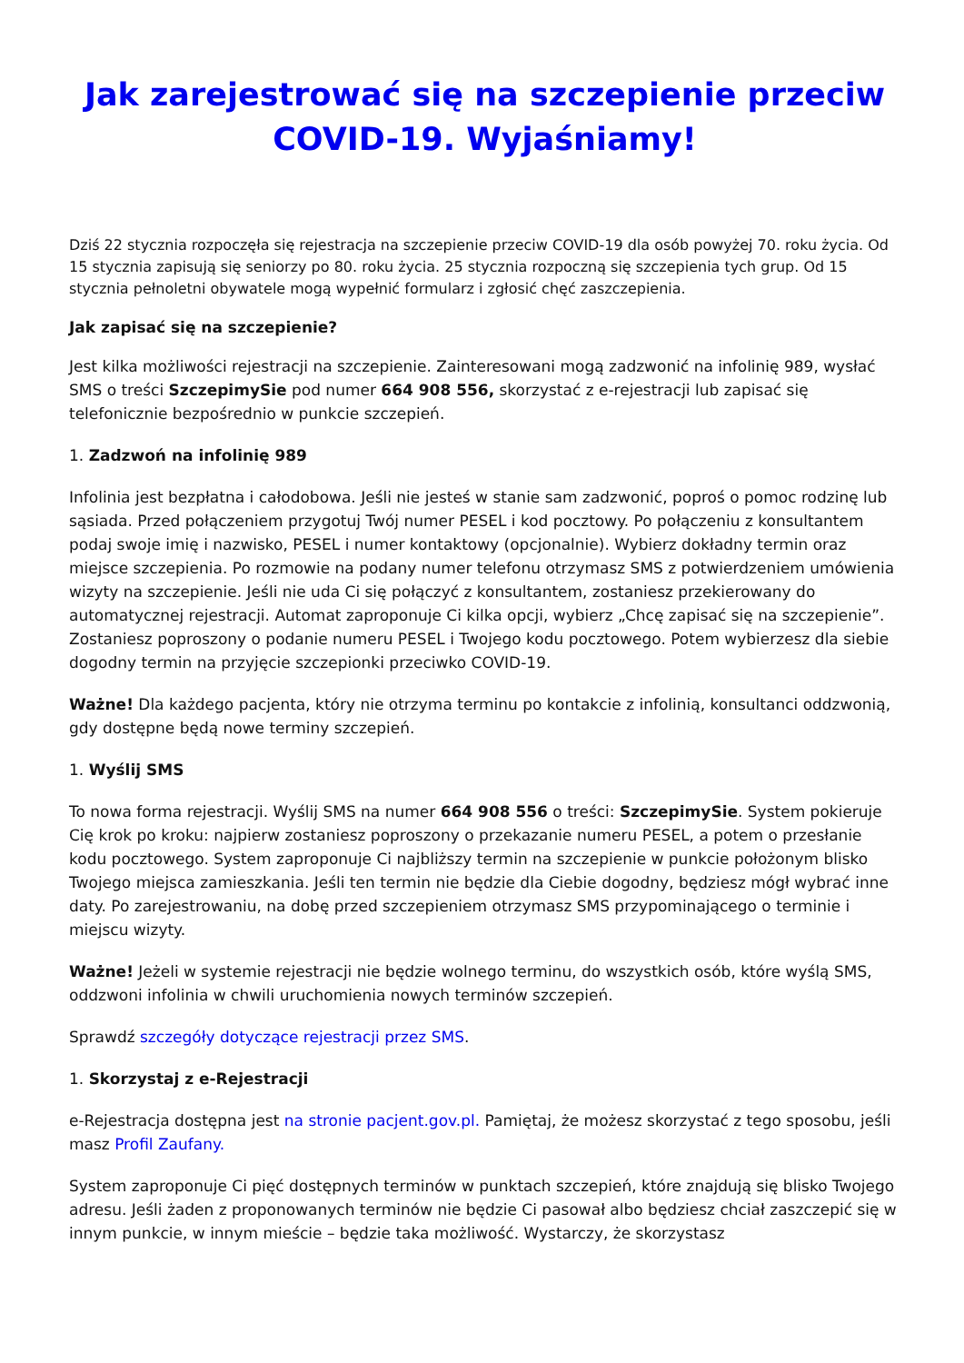Jak zarejestrować się na szczepienie przeciw COVID-19. Wyjaśniamy!
Dziś 22 stycznia rozpoczęła się rejestracja na szczepienie przeciw COVID-19 dla osób powyżej 70. roku życia. Od 15 stycznia zapisują się seniorzy po 80. roku życia. 25 stycznia rozpoczną się szczepienia tych grup. Od 15 stycznia pełnoletni obywatele mogą wypełnić formularz i zgłosić chęć zaszczepienia.
Jak zapisać się na szczepienie?
Jest kilka możliwości rejestracji na szczepienie. Zainteresowani mogą zadzwonić na infolinię 989, wysłać SMS o treści SzczepimySie pod numer 664 908 556, skorzystać z e-rejestracji lub zapisać się telefonicznie bezpośrednio w punkcie szczepień.
1. Zadzwoń na infolinię 989
Infolinia jest bezpłatna i całodobowa. Jeśli nie jesteś w stanie sam zadzwonić, poproś o pomoc rodzinę lub sąsiada. Przed połączeniem przygotuj Twój numer PESEL i kod pocztowy. Po połączeniu z konsultantem podaj swoje imię i nazwisko, PESEL i numer kontaktowy (opcjonalnie). Wybierz dokładny termin oraz miejsce szczepienia. Po rozmowie na podany numer telefonu otrzymasz SMS z potwierdzeniem umówienia wizyty na szczepienie. Jeśli nie uda Ci się połączyć z konsultantem, zostaniesz przekierowany do automatycznej rejestracji. Automat zaproponuje Ci kilka opcji, wybierz „Chcę zapisać się na szczepienie”. Zostaniesz poproszony o podanie numeru PESEL i Twojego kodu pocztowego. Potem wybierzesz dla siebie dogodny termin na przyjęcie szczepionki przeciwko COVID-19.
Ważne! Dla każdego pacjenta, który nie otrzyma terminu po kontakcie z infolinią, konsultanci oddzwonią, gdy dostępne będą nowe terminy szczepień.
1. Wyślij SMS
To nowa forma rejestracji. Wyślij SMS na numer 664 908 556 o treści: SzczepimySie. System pokieruje Cię krok po kroku: najpierw zostaniesz poproszony o przekazanie numeru PESEL, a potem o przesłanie kodu pocztowego. System zaproponuje Ci najbliższy termin na szczepienie w punkcie położonym blisko Twojego miejsca zamieszkania. Jeśli ten termin nie będzie dla Ciebie dogodny, będziesz mógł wybrać inne daty. Po zarejestrowaniu, na dobę przed szczepieniem otrzymasz SMS przypominającego o terminie i miejscu wizyty.
Ważne! Jeżeli w systemie rejestracji nie będzie wolnego terminu, do wszystkich osób, które wyślą SMS, oddzwoni infolinia w chwili uruchomienia nowych terminów szczepień.
Sprawdź szczegóły dotyczące rejestracji przez SMS.
1. Skorzystaj z e-Rejestracji
e-Rejestracja dostępna jest na stronie pacjent.gov.pl. Pamiętaj, że możesz skorzystać z tego sposobu, jeśli masz Profil Zaufany.
System zaproponuje Ci pięć dostępnych terminów w punktach szczepień, które znajdują się blisko Twojego adresu. Jeśli żaden z proponowanych terminów nie będzie Ci pasował albo będziesz chciał zaszczepić się w innym punkcie, w innym mieście – będzie taka możliwość. Wystarczy, że skorzystasz